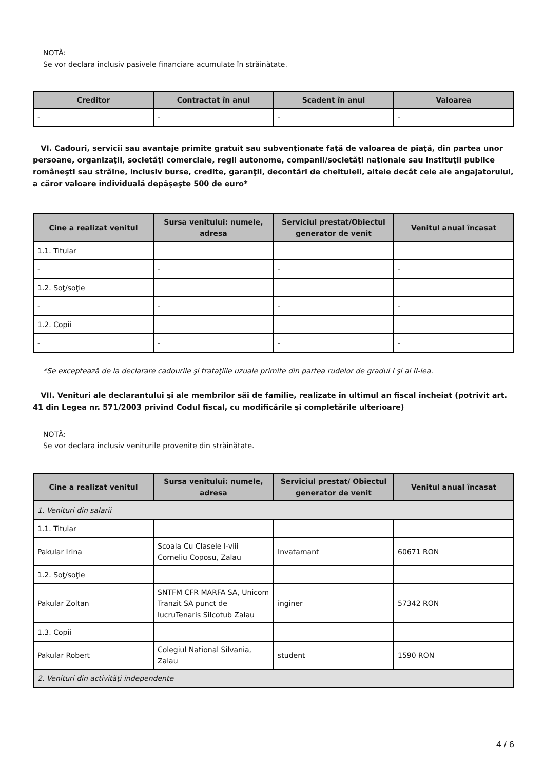NOTĂ:
Se vor declara inclusiv pasivele financiare acumulate în străinătate.
| Creditor | Contractat în anul | Scadent în anul | Valoarea |
| --- | --- | --- | --- |
| - | - | - | - |
VI. Cadouri, servicii sau avantaje primite gratuit sau subvenţionate faţă de valoarea de piaţă, din partea unor persoane, organizaţii, societăţi comerciale, regii autonome, companii/societăţi naţionale sau instituţii publice româneşti sau străine, inclusiv burse, credite, garanţii, decontări de cheltuieli, altele decât cele ale angajatorului, a căror valoare individuală depăşeşte 500 de euro*
| Cine a realizat venitul | Sursa venitului: numele, adresa | Serviciul prestat/Obiectul generator de venit | Venitul anual încasat |
| --- | --- | --- | --- |
| 1.1. Titular | | | |
| - | - | - | - |
| 1.2. Soţ/soţie | | | |
| - | - | - | - |
| 1.2. Copii | | | |
| - | - | - | - |
*Se exceptează de la declarare cadourile şi trataţiile uzuale primite din partea rudelor de gradul I şi al II-lea.
VII. Venituri ale declarantului şi ale membrilor săi de familie, realizate în ultimul an fiscal încheiat (potrivit art. 41 din Legea nr. 571/2003 privind Codul fiscal, cu modificările şi completările ulterioare)
NOTĂ:
Se vor declara inclusiv veniturile provenite din străinătate.
| Cine a realizat venitul | Sursa venitului: numele, adresa | Serviciul prestat/ Obiectul generator de venit | Venitul anual încasat |
| --- | --- | --- | --- |
| 1. Venituri din salarii | | | |
| 1.1. Titular | | | |
| Pakular Irina | Scoala Cu Clasele I-viii Corneliu Coposu, Zalau | Invatamant | 60671 RON |
| 1.2. Soţ/soţie | | | |
| Pakular Zoltan | SNTFM CFR MARFA SA, Unicom Tranzit SA punct de lucruTenaris Silcotub Zalau | inginer | 57342 RON |
| 1.3. Copii | | | |
| Pakular Robert | Colegiul National Silvania, Zalau | student | 1590 RON |
| 2. Venituri din activităţi independente | | | |
4 / 6